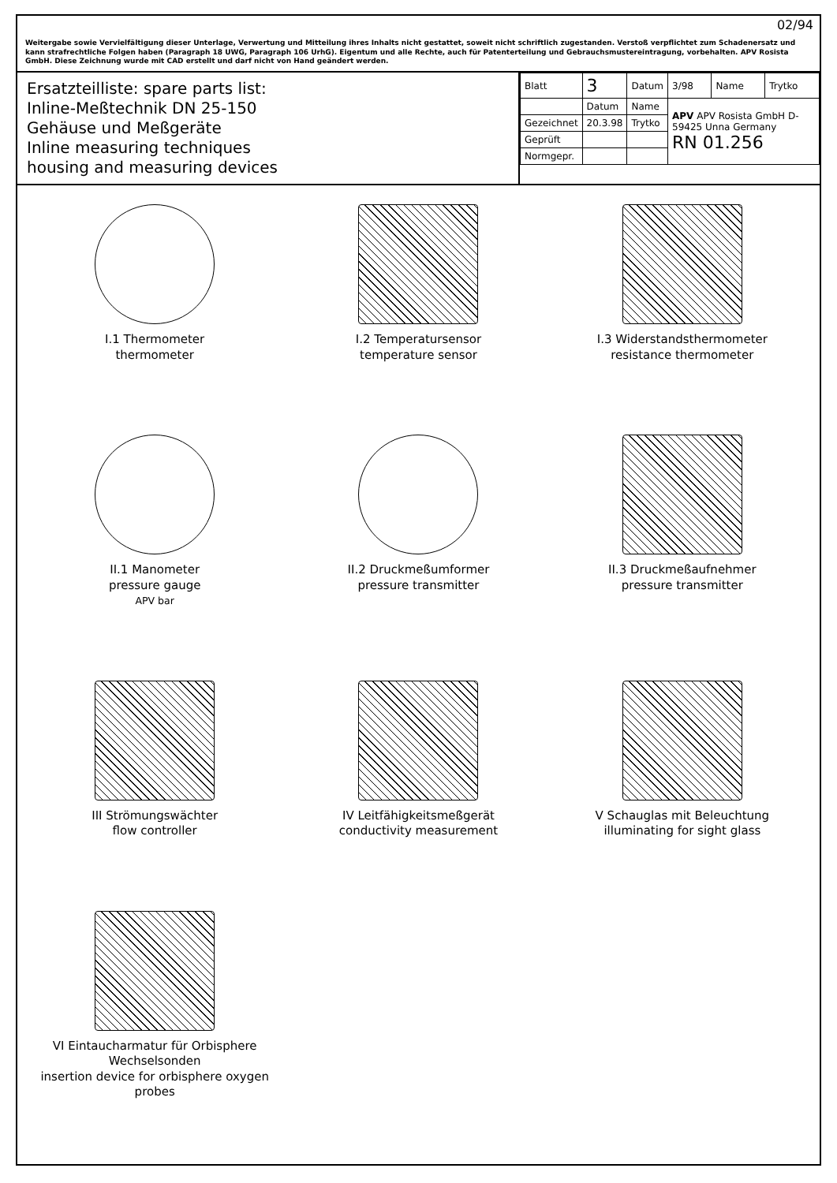02/94
Weitergabe sowie Vervielfältigung dieser Unterlage, Verwertung und Mitteilung ihres Inhalts nicht gestattet, soweit nicht schriftlich zugestanden. Verstoß verpflichtet zum Schadenersatz und kann strafrechtliche Folgen haben (Paragraph 18 UWG, Paragraph 106 UrhG). Eigentum und alle Rechte, auch für Patenterteilung und Gebrauchsmustereintragung, vorbehalten. APV Rosista GmbH. Diese Zeichnung wurde mit CAD erstellt und darf nicht von Hand geändert werden.
Ersatzteilliste: spare parts list:
Inline-Meßtechnik DN 25-150
Gehäuse und Meßgeräte
Inline measuring techniques
housing and measuring devices
| Blatt | 3 | Datum | 3/98 | Name | Trytko |
| | Datum | Name | APV APV Rosista GmbH D-59425 Unna Germany RN 01.256 | | |
| Gezeichnet | 20.3.98 | Trytko | | | |
| Geprüft | | | | | |
| Normgepr. | | | | | |
I.1 Thermometer
thermometer
I.2 Temperatursensor
temperature sensor
I.3 Widerstandsthermometer
resistance thermometer
II.1 Manometer
pressure gauge
APV bar
II.2 Druckmeßumformer
pressure transmitter
II.3 Druckmeßaufnehmer
pressure transmitter
III Strömungswächter
flow controller
IV Leitfähigkeitsmeßgerät
conductivity measurement
V Schauglas mit Beleuchtung
illuminating for sight glass
VI Eintaucharmatur für Orbisphere Wechselsonden
insertion device for orbisphere oxygen probes